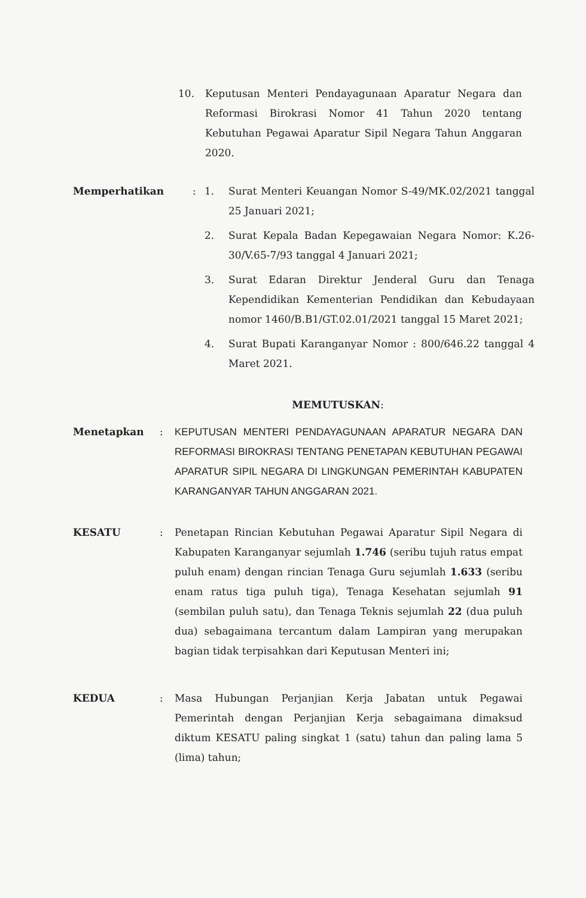10. Keputusan Menteri Pendayagunaan Aparatur Negara dan Reformasi Birokrasi Nomor 41 Tahun 2020 tentang Kebutuhan Pegawai Aparatur Sipil Negara Tahun Anggaran 2020.
Memperhatikan : 1. Surat Menteri Keuangan Nomor S-49/MK.02/2021 tanggal 25 Januari 2021;
2. Surat Kepala Badan Kepegawaian Negara Nomor: K.26-30/V.65-7/93 tanggal 4 Januari 2021;
3. Surat Edaran Direktur Jenderal Guru dan Tenaga Kependidikan Kementerian Pendidikan dan Kebudayaan nomor 1460/B.B1/GT.02.01/2021 tanggal 15 Maret 2021;
4. Surat Bupati Karanganyar Nomor : 800/646.22 tanggal 4 Maret 2021.
MEMUTUSKAN:
Menetapkan : KEPUTUSAN MENTERI PENDAYAGUNAAN APARATUR NEGARA DAN REFORMASI BIROKRASI TENTANG PENETAPAN KEBUTUHAN PEGAWAI APARATUR SIPIL NEGARA DI LINGKUNGAN PEMERINTAH KABUPATEN KARANGANYAR TAHUN ANGGARAN 2021.
KESATU : Penetapan Rincian Kebutuhan Pegawai Aparatur Sipil Negara di Kabupaten Karanganyar sejumlah 1.746 (seribu tujuh ratus empat puluh enam) dengan rincian Tenaga Guru sejumlah 1.633 (seribu enam ratus tiga puluh tiga), Tenaga Kesehatan sejumlah 91 (sembilan puluh satu), dan Tenaga Teknis sejumlah 22 (dua puluh dua) sebagaimana tercantum dalam Lampiran yang merupakan bagian tidak terpisahkan dari Keputusan Menteri ini;
KEDUA : Masa Hubungan Perjanjian Kerja Jabatan untuk Pegawai Pemerintah dengan Perjanjian Kerja sebagaimana dimaksud diktum KESATU paling singkat 1 (satu) tahun dan paling lama 5 (lima) tahun;